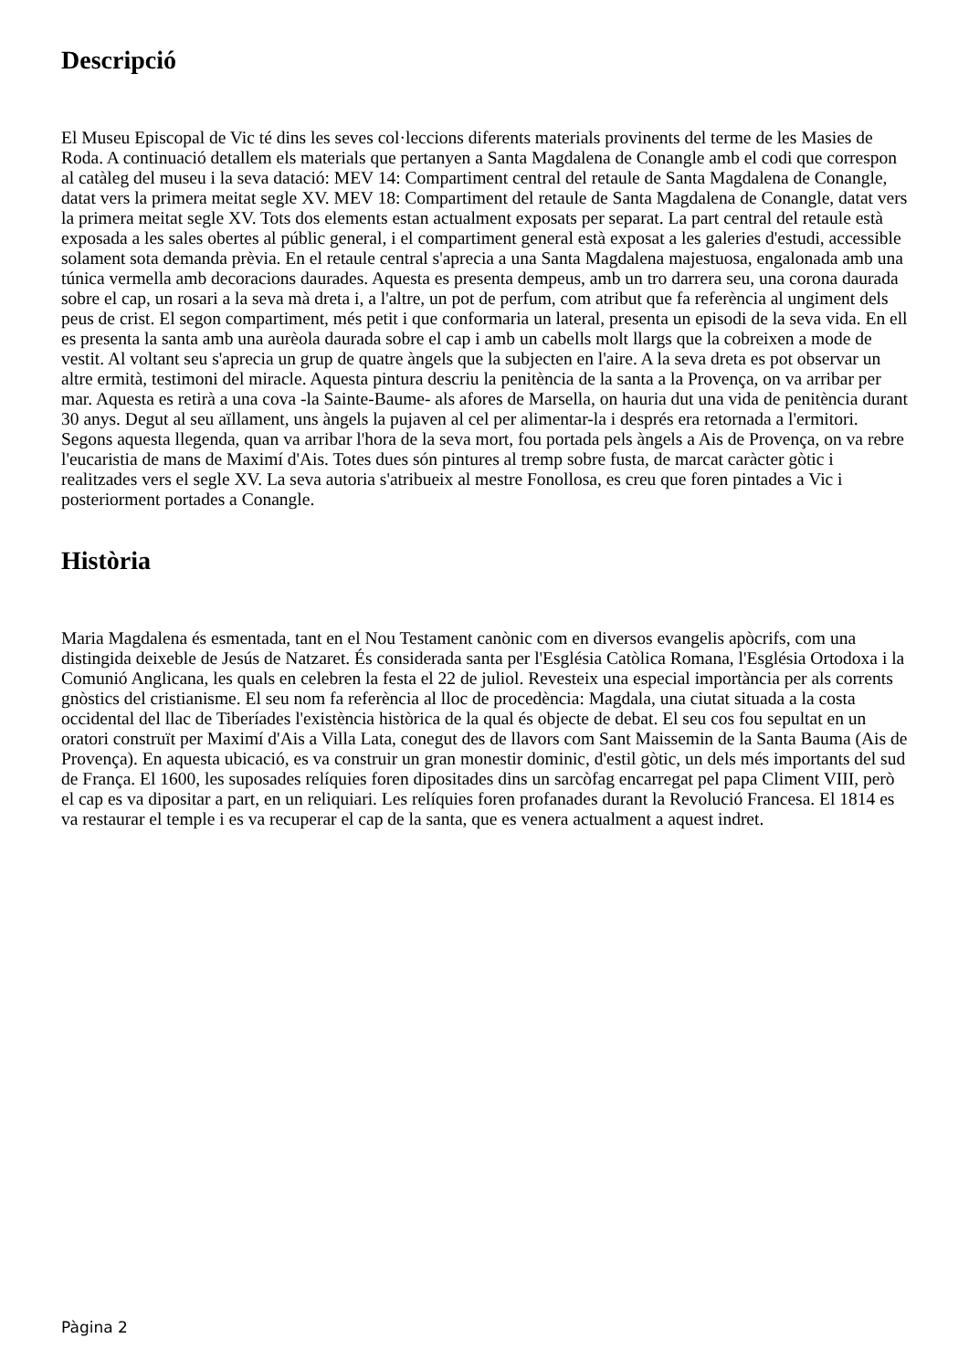Descripció
El Museu Episcopal de Vic té dins les seves col·leccions diferents materials provinents del terme de les Masies de Roda. A continuació detallem els materials que pertanyen a Santa Magdalena de Conangle amb el codi que correspon al catàleg del museu i la seva datació: MEV 14: Compartiment central del retaule de Santa Magdalena de Conangle, datat vers la primera meitat segle XV. MEV 18: Compartiment del retaule de Santa Magdalena de Conangle, datat vers la primera meitat segle XV. Tots dos elements estan actualment exposats per separat. La part central del retaule està exposada a les sales obertes al públic general, i el compartiment general està exposat a les galeries d'estudi, accessible solament sota demanda prèvia. En el retaule central s'aprecia a una Santa Magdalena majestuosa, engalonada amb una túnica vermella amb decoracions daurades. Aquesta es presenta dempeus, amb un tro darrera seu, una corona daurada sobre el cap, un rosari a la seva mà dreta i, a l'altre, un pot de perfum, com atribut que fa referència al ungiment dels peus de crist. El segon compartiment, més petit i que conformaria un lateral, presenta un episodi de la seva vida. En ell es presenta la santa amb una aurèola daurada sobre el cap i amb un cabells molt llargs que la cobreixen a mode de vestit. Al voltant seu s'aprecia un grup de quatre àngels que la subjecten en l'aire. A la seva dreta es pot observar un altre ermità, testimoni del miracle. Aquesta pintura descriu la penitència de la santa a la Provença, on va arribar per mar. Aquesta es retirà a una cova -la Sainte-Baume- als afores de Marsella, on hauria dut una vida de penitència durant 30 anys. Degut al seu aïllament, uns àngels la pujaven al cel per alimentar-la i després era retornada a l'ermitori. Segons aquesta llegenda, quan va arribar l'hora de la seva mort, fou portada pels àngels a Ais de Provença, on va rebre l'eucaristia de mans de Maximí d'Ais. Totes dues són pintures al tremp sobre fusta, de marcat caràcter gòtic i realitzades vers el segle XV. La seva autoria s'atribueix al mestre Fonollosa, es creu que foren pintades a Vic i posteriorment portades a Conangle.
Història
Maria Magdalena és esmentada, tant en el Nou Testament canònic com en diversos evangelis apòcrifs, com una distingida deixeble de Jesús de Natzaret. És considerada santa per l'Església Catòlica Romana, l'Església Ortodoxa i la Comunió Anglicana, les quals en celebren la festa el 22 de juliol. Revesteix una especial importància per als corrents gnòstics del cristianisme. El seu nom fa referència al lloc de procedència: Magdala, una ciutat situada a la costa occidental del llac de Tiberíades l'existència històrica de la qual és objecte de debat. El seu cos fou sepultat en un oratori construït per Maximí d'Ais a Villa Lata, conegut des de llavors com Sant Maissemin de la Santa Bauma (Ais de Provença). En aquesta ubicació, es va construir un gran monestir dominic, d'estil gòtic, un dels més importants del sud de França. El 1600, les suposades relíquies foren dipositades dins un sarcòfag encarregat pel papa Climent VIII, però el cap es va dipositar a part, en un reliquiari. Les relíquies foren profanades durant la Revolució Francesa. El 1814 es va restaurar el temple i es va recuperar el cap de la santa, que es venera actualment a aquest indret.
Pàgina 2